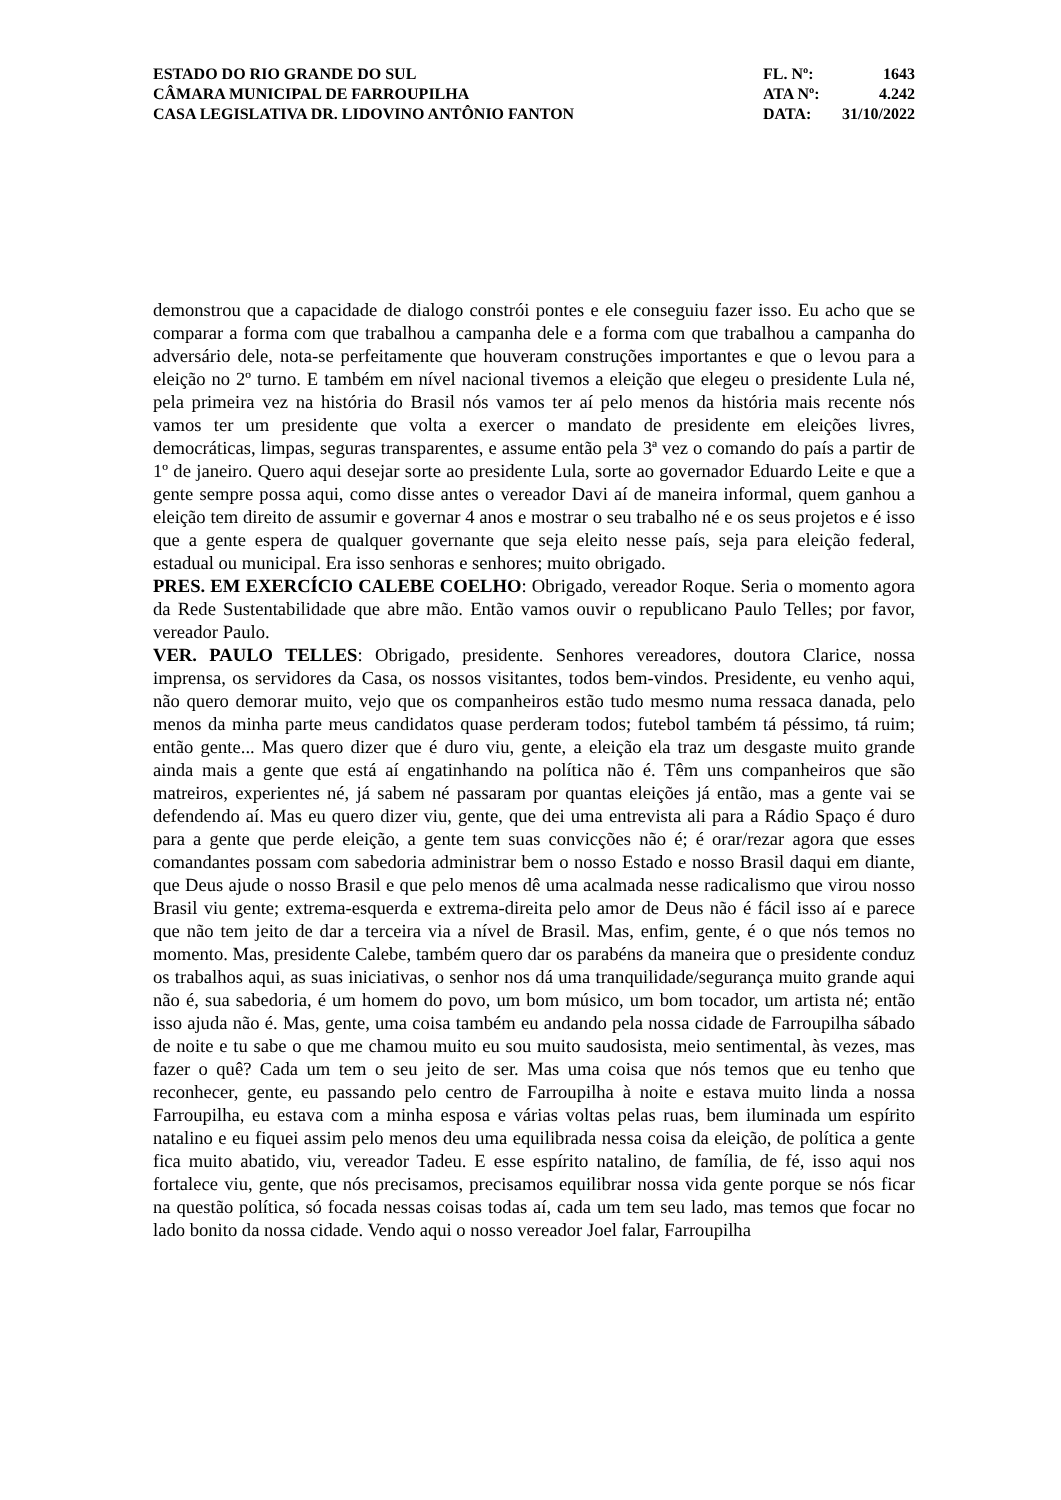ESTADO DO RIO GRANDE DO SUL
CÂMARA MUNICIPAL DE FARROUPILHA
CASA LEGISLATIVA DR. LIDOVINO ANTÔNIO FANTON
FL. Nº: 1643
ATA Nº: 4.242
DATA: 31/10/2022
demonstrou que a capacidade de dialogo constrói pontes e ele conseguiu fazer isso. Eu acho que se comparar a forma com que trabalhou a campanha dele e a forma com que trabalhou a campanha do adversário dele, nota-se perfeitamente que houveram construções importantes e que o levou para a eleição no 2º turno. E também em nível nacional tivemos a eleição que elegeu o presidente Lula né, pela primeira vez na história do Brasil nós vamos ter aí pelo menos da história mais recente nós vamos ter um presidente que volta a exercer o mandato de presidente em eleições livres, democráticas, limpas, seguras transparentes, e assume então pela 3ª vez o comando do país a partir de 1º de janeiro. Quero aqui desejar sorte ao presidente Lula, sorte ao governador Eduardo Leite e que a gente sempre possa aqui, como disse antes o vereador Davi aí de maneira informal, quem ganhou a eleição tem direito de assumir e governar 4 anos e mostrar o seu trabalho né e os seus projetos e é isso que a gente espera de qualquer governante que seja eleito nesse país, seja para eleição federal, estadual ou municipal. Era isso senhoras e senhores; muito obrigado.
PRES. EM EXERCÍCIO CALEBE COELHO: Obrigado, vereador Roque. Seria o momento agora da Rede Sustentabilidade que abre mão. Então vamos ouvir o republicano Paulo Telles; por favor, vereador Paulo.
VER. PAULO TELLES: Obrigado, presidente. Senhores vereadores, doutora Clarice, nossa imprensa, os servidores da Casa, os nossos visitantes, todos bem-vindos. Presidente, eu venho aqui, não quero demorar muito, vejo que os companheiros estão tudo mesmo numa ressaca danada, pelo menos da minha parte meus candidatos quase perderam todos; futebol também tá péssimo, tá ruim; então gente... Mas quero dizer que é duro viu, gente, a eleição ela traz um desgaste muito grande ainda mais a gente que está aí engatinhando na política não é. Têm uns companheiros que são matreiros, experientes né, já sabem né passaram por quantas eleições já então, mas a gente vai se defendendo aí. Mas eu quero dizer viu, gente, que dei uma entrevista ali para a Rádio Spaço é duro para a gente que perde eleição, a gente tem suas convicções não é; é orar/rezar agora que esses comandantes possam com sabedoria administrar bem o nosso Estado e nosso Brasil daqui em diante, que Deus ajude o nosso Brasil e que pelo menos dê uma acalmada nesse radicalismo que virou nosso Brasil viu gente; extrema-esquerda e extrema-direita pelo amor de Deus não é fácil isso aí e parece que não tem jeito de dar a terceira via a nível de Brasil. Mas, enfim, gente, é o que nós temos no momento. Mas, presidente Calebe, também quero dar os parabéns da maneira que o presidente conduz os trabalhos aqui, as suas iniciativas, o senhor nos dá uma tranquilidade/segurança muito grande aqui não é, sua sabedoria, é um homem do povo, um bom músico, um bom tocador, um artista né; então isso ajuda não é. Mas, gente, uma coisa também eu andando pela nossa cidade de Farroupilha sábado de noite e tu sabe o que me chamou muito eu sou muito saudosista, meio sentimental, às vezes, mas fazer o quê? Cada um tem o seu jeito de ser. Mas uma coisa que nós temos que eu tenho que reconhecer, gente, eu passando pelo centro de Farroupilha à noite e estava muito linda a nossa Farroupilha, eu estava com a minha esposa e várias voltas pelas ruas, bem iluminada um espírito natalino e eu fiquei assim pelo menos deu uma equilibrada nessa coisa da eleição, de política a gente fica muito abatido, viu, vereador Tadeu. E esse espírito natalino, de família, de fé, isso aqui nos fortalece viu, gente, que nós precisamos, precisamos equilibrar nossa vida gente porque se nós ficar na questão política, só focada nessas coisas todas aí, cada um tem seu lado, mas temos que focar no lado bonito da nossa cidade. Vendo aqui o nosso vereador Joel falar, Farroupilha